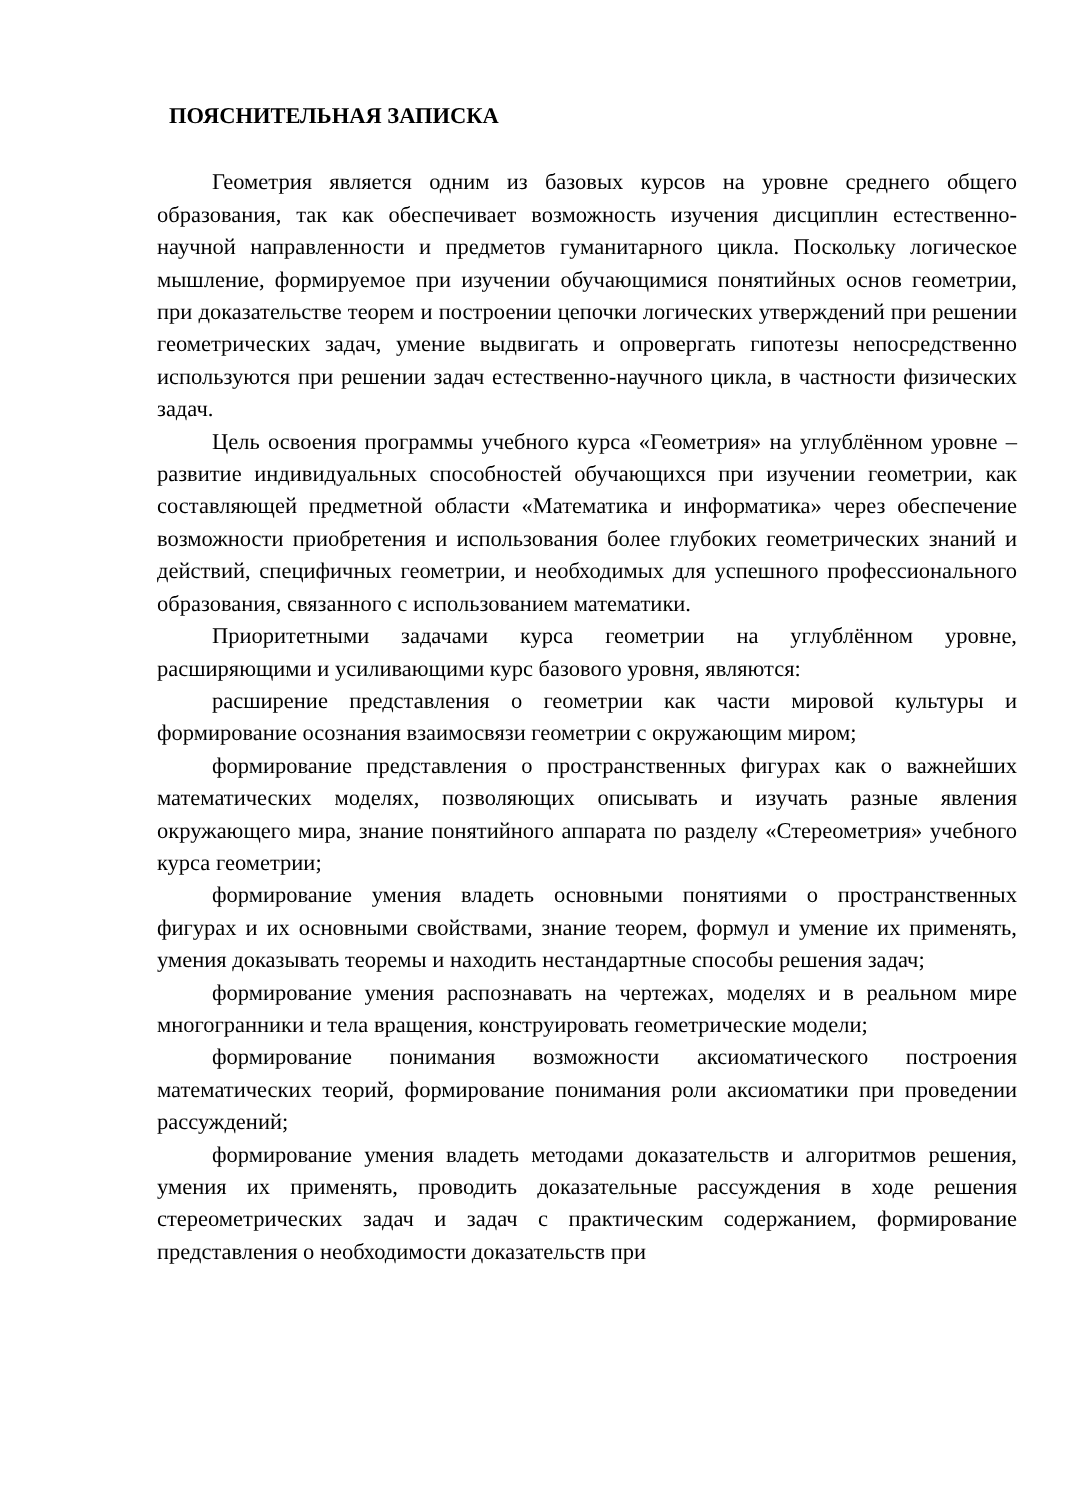ПОЯСНИТЕЛЬНАЯ ЗАПИСКА
Геометрия является одним из базовых курсов на уровне среднего общего образования, так как обеспечивает возможность изучения дисциплин естественно-научной направленности и предметов гуманитарного цикла. Поскольку логическое мышление, формируемое при изучении обучающимися понятийных основ геометрии, при доказательстве теорем и построении цепочки логических утверждений при решении геометрических задач, умение выдвигать и опровергать гипотезы непосредственно используются при решении задач естественно-научного цикла, в частности физических задач.
Цель освоения программы учебного курса «Геометрия» на углублённом уровне – развитие индивидуальных способностей обучающихся при изучении геометрии, как составляющей предметной области «Математика и информатика» через обеспечение возможности приобретения и использования более глубоких геометрических знаний и действий, специфичных геометрии, и необходимых для успешного профессионального образования, связанного с использованием математики.
Приоритетными задачами курса геометрии на углублённом уровне, расширяющими и усиливающими курс базового уровня, являются:
расширение представления о геометрии как части мировой культуры и формирование осознания взаимосвязи геометрии с окружающим миром;
формирование представления о пространственных фигурах как о важнейших математических моделях, позволяющих описывать и изучать разные явления окружающего мира, знание понятийного аппарата по разделу «Стереометрия» учебного курса геометрии;
формирование умения владеть основными понятиями о пространственных фигурах и их основными свойствами, знание теорем, формул и умение их применять, умения доказывать теоремы и находить нестандартные способы решения задач;
формирование умения распознавать на чертежах, моделях и в реальном мире многогранники и тела вращения, конструировать геометрические модели;
формирование понимания возможности аксиоматического построения математических теорий, формирование понимания роли аксиоматики при проведении рассуждений;
формирование умения владеть методами доказательств и алгоритмов решения, умения их применять, проводить доказательные рассуждения в ходе решения стереометрических задач и задач с практическим содержанием, формирование представления о необходимости доказательств при